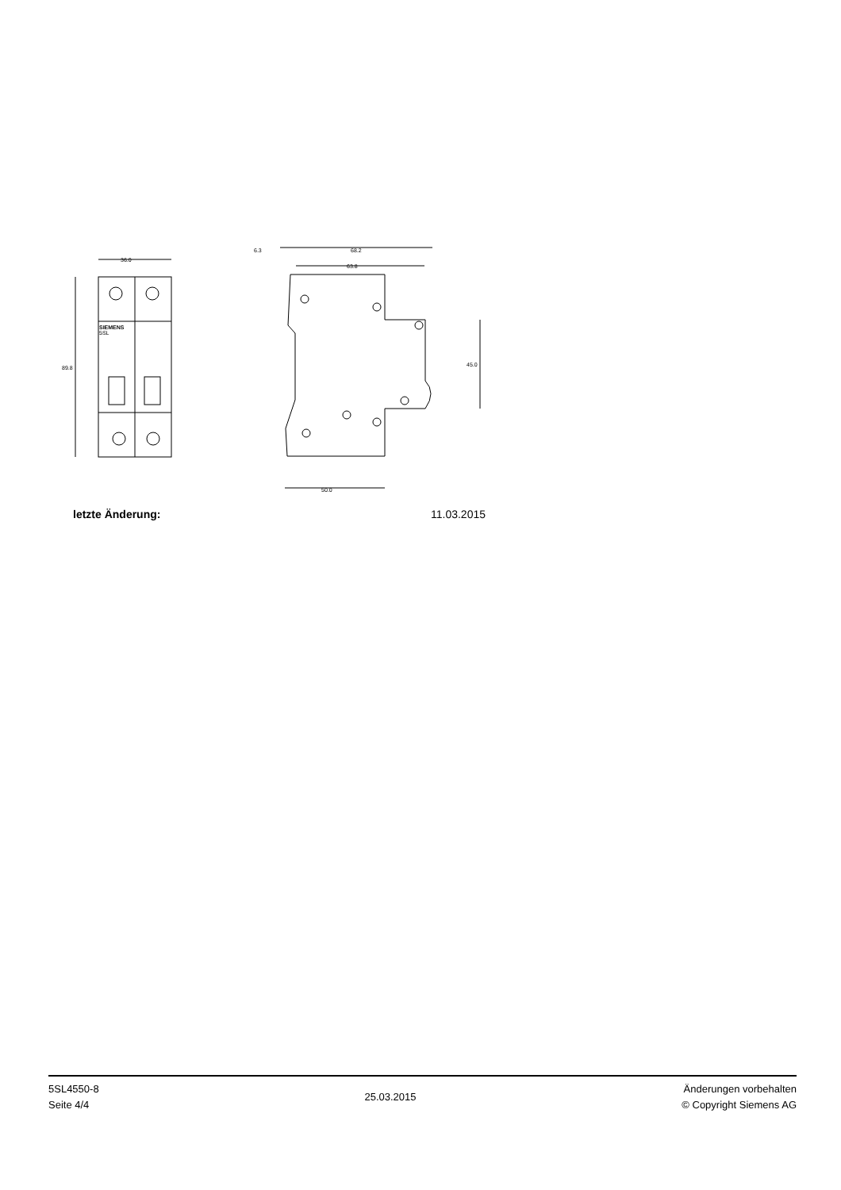36.0
89.8
SIEMENS
5SL
6.3
68.2
63.8
45.0
50.0
letzte Änderung: 11.03.2015
5SL4550-8
Seite 4/4
25.03.2015
Änderungen vorbehalten
© Copyright Siemens AG